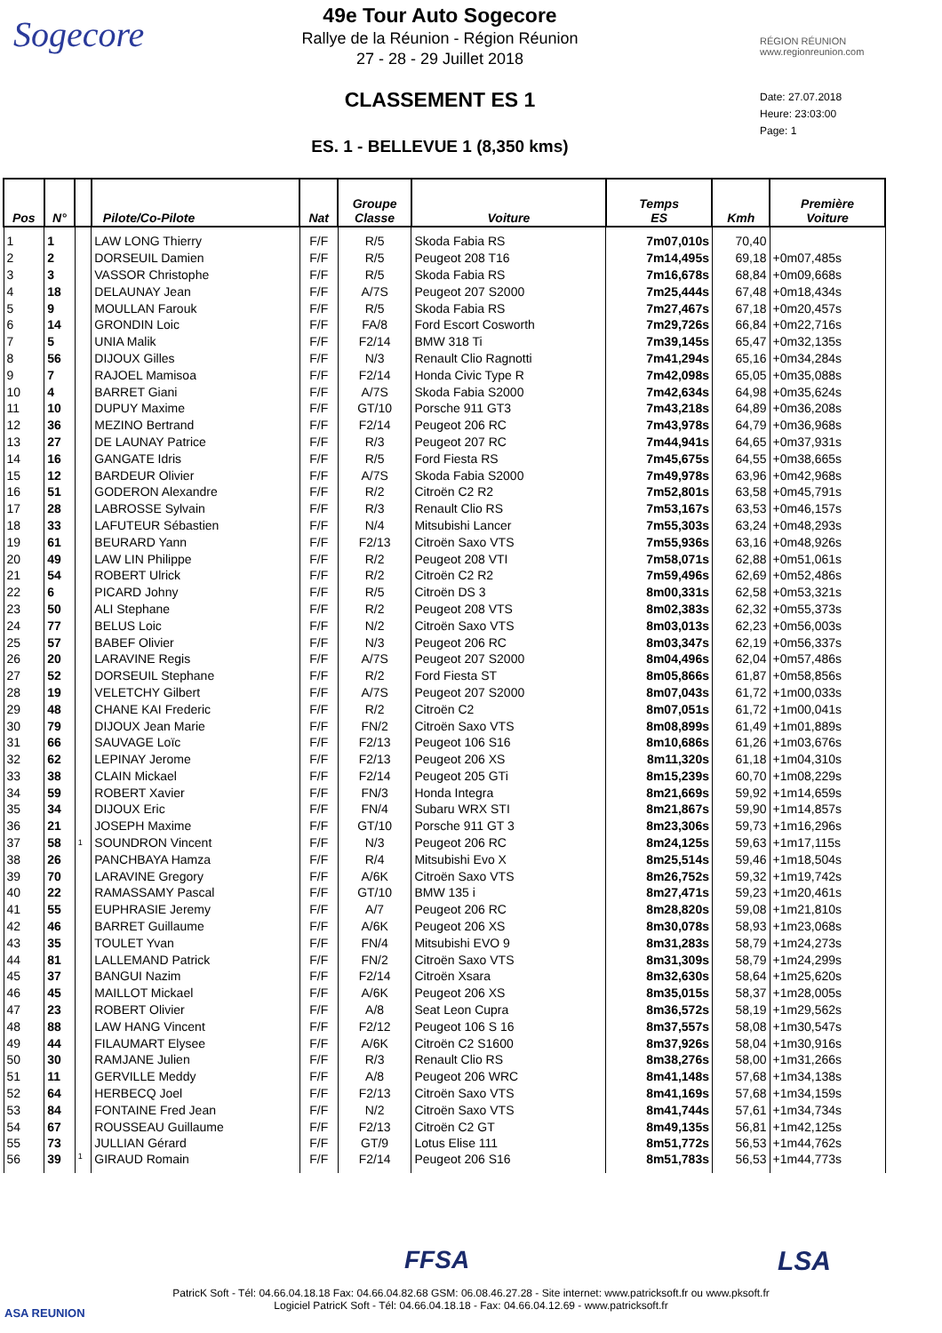Sogecore
49e Tour Auto Sogecore
Rallye de la Réunion - Région Réunion
27 - 28 - 29 Juillet 2018
CLASSEMENT ES 1
ES. 1 - BELLEVUE 1 (8,350 kms)
RÉGION RÉUNION
www.regionreunion.com
Date: 27.07.2018
Heure: 23:03:00
Page: 1
| Pos | N° | | Pilote/Co-Pilote | Nat | Groupe Classe | Voiture | Temps ES | Kmh | Première Voiture |
| --- | --- | --- | --- | --- | --- | --- | --- | --- | --- |
| 1 | 1 | | LAW LONG Thierry | F/F | R/5 | Skoda Fabia RS | 7m07,010s | 70,40 | |
| 2 | 2 | | DORSEUIL Damien | F/F | R/5 | Peugeot 208 T16 | 7m14,495s | 69,18 | +0m07,485s |
| 3 | 3 | | VASSOR Christophe | F/F | R/5 | Skoda Fabia RS | 7m16,678s | 68,84 | +0m09,668s |
| 4 | 18 | | DELAUNAY Jean | F/F | A/7S | Peugeot 207 S2000 | 7m25,444s | 67,48 | +0m18,434s |
| 5 | 9 | | MOULLAN Farouk | F/F | R/5 | Skoda Fabia RS | 7m27,467s | 67,18 | +0m20,457s |
| 6 | 14 | | GRONDIN Loic | F/F | FA/8 | Ford Escort Cosworth | 7m29,726s | 66,84 | +0m22,716s |
| 7 | 5 | | UNIA Malik | F/F | F2/14 | BMW 318 Ti | 7m39,145s | 65,47 | +0m32,135s |
| 8 | 56 | | DIJOUX Gilles | F/F | N/3 | Renault Clio Ragnotti | 7m41,294s | 65,16 | +0m34,284s |
| 9 | 7 | | RAJOEL Mamisoa | F/F | F2/14 | Honda Civic Type R | 7m42,098s | 65,05 | +0m35,088s |
| 10 | 4 | | BARRET Giani | F/F | A/7S | Skoda Fabia S2000 | 7m42,634s | 64,98 | +0m35,624s |
| 11 | 10 | | DUPUY Maxime | F/F | GT/10 | Porsche 911 GT3 | 7m43,218s | 64,89 | +0m36,208s |
| 12 | 36 | | MEZINO Bertrand | F/F | F2/14 | Peugeot 206 RC | 7m43,978s | 64,79 | +0m36,968s |
| 13 | 27 | | DE LAUNAY Patrice | F/F | R/3 | Peugeot 207 RC | 7m44,941s | 64,65 | +0m37,931s |
| 14 | 16 | | GANGATE Idris | F/F | R/5 | Ford Fiesta RS | 7m45,675s | 64,55 | +0m38,665s |
| 15 | 12 | | BARDEUR Olivier | F/F | A/7S | Skoda Fabia S2000 | 7m49,978s | 63,96 | +0m42,968s |
| 16 | 51 | | GODERON Alexandre | F/F | R/2 | Citroën C2 R2 | 7m52,801s | 63,58 | +0m45,791s |
| 17 | 28 | | LABROSSE Sylvain | F/F | R/3 | Renault Clio RS | 7m53,167s | 63,53 | +0m46,157s |
| 18 | 33 | | LAFUTEUR Sébastien | F/F | N/4 | Mitsubishi Lancer | 7m55,303s | 63,24 | +0m48,293s |
| 19 | 61 | | BEURARD Yann | F/F | F2/13 | Citroën Saxo VTS | 7m55,936s | 63,16 | +0m48,926s |
| 20 | 49 | | LAW LIN Philippe | F/F | R/2 | Peugeot 208 VTI | 7m58,071s | 62,88 | +0m51,061s |
| 21 | 54 | | ROBERT Ulrick | F/F | R/2 | Citroën C2 R2 | 7m59,496s | 62,69 | +0m52,486s |
| 22 | 6 | | PICARD Johny | F/F | R/5 | Citroën DS 3 | 8m00,331s | 62,58 | +0m53,321s |
| 23 | 50 | | ALI Stephane | F/F | R/2 | Peugeot 208 VTS | 8m02,383s | 62,32 | +0m55,373s |
| 24 | 77 | | BELUS Loic | F/F | N/2 | Citroën Saxo VTS | 8m03,013s | 62,23 | +0m56,003s |
| 25 | 57 | | BABEF Olivier | F/F | N/3 | Peugeot 206 RC | 8m03,347s | 62,19 | +0m56,337s |
| 26 | 20 | | LARAVINE Regis | F/F | A/7S | Peugeot 207 S2000 | 8m04,496s | 62,04 | +0m57,486s |
| 27 | 52 | | DORSEUIL Stephane | F/F | R/2 | Ford Fiesta ST | 8m05,866s | 61,87 | +0m58,856s |
| 28 | 19 | | VELETCHY Gilbert | F/F | A/7S | Peugeot 207 S2000 | 8m07,043s | 61,72 | +1m00,033s |
| 29 | 48 | | CHANE KAI Frederic | F/F | R/2 | Citroën C2 | 8m07,051s | 61,72 | +1m00,041s |
| 30 | 79 | | DIJOUX Jean Marie | F/F | FN/2 | Citroën Saxo VTS | 8m08,899s | 61,49 | +1m01,889s |
| 31 | 66 | | SAUVAGE Loïc | F/F | F2/13 | Peugeot 106 S16 | 8m10,686s | 61,26 | +1m03,676s |
| 32 | 62 | | LEPINAY Jerome | F/F | F2/13 | Peugeot 206 XS | 8m11,320s | 61,18 | +1m04,310s |
| 33 | 38 | | CLAIN Mickael | F/F | F2/14 | Peugeot 205 GTi | 8m15,239s | 60,70 | +1m08,229s |
| 34 | 59 | | ROBERT Xavier | F/F | FN/3 | Honda Integra | 8m21,669s | 59,92 | +1m14,659s |
| 35 | 34 | | DIJOUX Eric | F/F | FN/4 | Subaru WRX STI | 8m21,867s | 59,90 | +1m14,857s |
| 36 | 21 | | JOSEPH Maxime | F/F | GT/10 | Porsche 911 GT 3 | 8m23,306s | 59,73 | +1m16,296s |
| 37 | 58 | 1 | SOUNDRON Vincent | F/F | N/3 | Peugeot 206 RC | 8m24,125s | 59,63 | +1m17,115s |
| 38 | 26 | | PANCHBAYA Hamza | F/F | R/4 | Mitsubishi Evo X | 8m25,514s | 59,46 | +1m18,504s |
| 39 | 70 | | LARAVINE Gregory | F/F | A/6K | Citroën Saxo VTS | 8m26,752s | 59,32 | +1m19,742s |
| 40 | 22 | | RAMASSAMY Pascal | F/F | GT/10 | BMW 135 i | 8m27,471s | 59,23 | +1m20,461s |
| 41 | 55 | | EUPHRASIE Jeremy | F/F | A/7 | Peugeot 206 RC | 8m28,820s | 59,08 | +1m21,810s |
| 42 | 46 | | BARRET Guillaume | F/F | A/6K | Peugeot 206 XS | 8m30,078s | 58,93 | +1m23,068s |
| 43 | 35 | | TOULET Yvan | F/F | FN/4 | Mitsubishi EVO 9 | 8m31,283s | 58,79 | +1m24,273s |
| 44 | 81 | | LALLEMAND Patrick | F/F | FN/2 | Citroën Saxo VTS | 8m31,309s | 58,79 | +1m24,299s |
| 45 | 37 | | BANGUI Nazim | F/F | F2/14 | Citroën Xsara | 8m32,630s | 58,64 | +1m25,620s |
| 46 | 45 | | MAILLOT Mickael | F/F | A/6K | Peugeot 206 XS | 8m35,015s | 58,37 | +1m28,005s |
| 47 | 23 | | ROBERT Olivier | F/F | A/8 | Seat Leon Cupra | 8m36,572s | 58,19 | +1m29,562s |
| 48 | 88 | | LAW HANG Vincent | F/F | F2/12 | Peugeot 106 S 16 | 8m37,557s | 58,08 | +1m30,547s |
| 49 | 44 | | FILAUMART Elysee | F/F | A/6K | Citroën C2 S1600 | 8m37,926s | 58,04 | +1m30,916s |
| 50 | 30 | | RAMJANE Julien | F/F | R/3 | Renault Clio RS | 8m38,276s | 58,00 | +1m31,266s |
| 51 | 11 | | GERVILLE Meddy | F/F | A/8 | Peugeot 206 WRC | 8m41,148s | 57,68 | +1m34,138s |
| 52 | 64 | | HERBECQ Joel | F/F | F2/13 | Citroën Saxo VTS | 8m41,169s | 57,68 | +1m34,159s |
| 53 | 84 | | FONTAINE Fred Jean | F/F | N/2 | Citroën Saxo VTS | 8m41,744s | 57,61 | +1m34,734s |
| 54 | 67 | | ROUSSEAU Guillaume | F/F | F2/13 | Citroën C2 GT | 8m49,135s | 56,81 | +1m42,125s |
| 55 | 73 | | JULLIAN Gérard | F/F | GT/9 | Lotus Elise 111 | 8m51,772s | 56,53 | +1m44,762s |
| 56 | 39 | 1 | GIRAUD Romain | F/F | F2/14 | Peugeot 206 S16 | 8m51,783s | 56,53 | +1m44,773s |
ASA REUNION
FFSA LSA
PatricK Soft - Tél: 04.66.04.18.18 Fax: 04.66.04.82.68 GSM: 06.08.46.27.28 - Site internet: www.patricksoft.fr ou www.pksoft.fr
Logiciel PatricK Soft - Tél: 04.66.04.18.18 - Fax: 04.66.04.12.69 - www.patricksoft.fr